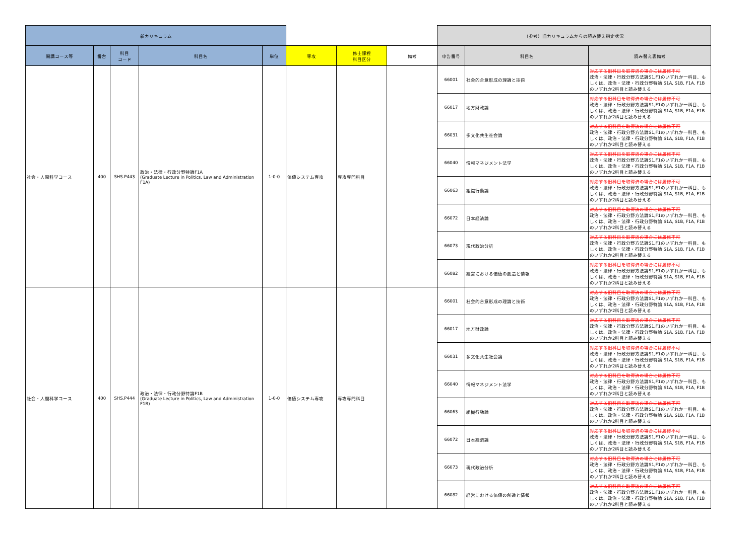| 新カリキュラム | | | | | | | | （参考）旧カリキュラムからの読み替え指定状況 | | |
| --- | --- | --- | --- | --- | --- | --- | --- | --- | --- | --- |
| 開講コース等 | 番台 | 科目 コード | 科目名 | 単位 | 専攻 | 修士課程 科目区分 | 備考 | 申告番号 | 科目名 | 読み替え表備考 |
| 社会・人間科学コース | 400 | SHS.P443 | 政治・法律・行政分野特論F1A (Graduate Lecture in Politics, Law and Administration F1A) | 1-0-0 | 価値システム専攻 | 専攻専門科目 | | 66001 | 社会的合意形成の理論と技術 | 対応する旧科目を取得済の場合には履修不可 政治・法律・行政分野方法論S1,F1のいずれか一科目、もしくは、政治・法律・行政分野特論 S1A, S1B, F1A, F1B のいずれか2科目と読み替える |
| | | | | | | | | 66017 | 地方財政論 | 対応する旧科目を取得済の場合には履修不可 政治・法律・行政分野方法論S1,F1のいずれか一科目、もしくは、政治・法律・行政分野特論 S1A, S1B, F1A, F1B のいずれか2科目と読み替える |
| | | | | | | | | 66031 | 多文化共生社会論 | 対応する旧科目を取得済の場合には履修不可 政治・法律・行政分野方法論S1,F1のいずれか一科目、もしくは、政治・法律・行政分野特論 S1A, S1B, F1A, F1B のいずれか2科目と読み替える |
| | | | | | | | | 66040 | 情報マネジメント法学 | 対応する旧科目を取得済の場合には履修不可 政治・法律・行政分野方法論S1,F1のいずれか一科目、もしくは、政治・法律・行政分野特論 S1A, S1B, F1A, F1B のいずれか2科目と読み替える |
| | | | | | | | | 66063 | 組織行動論 | 対応する旧科目を取得済の場合には履修不可 政治・法律・行政分野方法論S1,F1のいずれか一科目、もしくは、政治・法律・行政分野特論 S1A, S1B, F1A, F1B のいずれか2科目と読み替える |
| | | | | | | | | 66072 | 日本経済論 | 対応する旧科目を取得済の場合には履修不可 政治・法律・行政分野方法論S1,F1のいずれか一科目、もしくは、政治・法律・行政分野特論 S1A, S1B, F1A, F1B のいずれか2科目と読み替える |
| | | | | | | | | 66073 | 現代政治分析 | 対応する旧科目を取得済の場合には履修不可 政治・法律・行政分野方法論S1,F1のいずれか一科目、もしくは、政治・法律・行政分野特論 S1A, S1B, F1A, F1B のいずれか2科目と読み替える |
| | | | | | | | | 66082 | 経営における価値の創造と情報 | 対応する旧科目を取得済の場合には履修不可 政治・法律・行政分野方法論S1,F1のいずれか一科目、もしくは、政治・法律・行政分野特論 S1A, S1B, F1A, F1B のいずれか2科目と読み替える |
| 社会・人間科学コース | 400 | SHS.P444 | 政治・法律・行政分野特論F1B (Graduate Lecture in Politics, Law and Administration F1B) | 1-0-0 | 価値システム専攻 | 専攻専門科目 | | 66001 | 社会的合意形成の理論と技術 | 対応する旧科目を取得済の場合には履修不可 政治・法律・行政分野方法論S1,F1のいずれか一科目、もしくは、政治・法律・行政分野特論 S1A, S1B, F1A, F1B のいずれか2科目と読み替える |
| | | | | | | | | 66017 | 地方財政論 | 対応する旧科目を取得済の場合には履修不可 政治・法律・行政分野方法論S1,F1のいずれか一科目、もしくは、政治・法律・行政分野特論 S1A, S1B, F1A, F1B のいずれか2科目と読み替える |
| | | | | | | | | 66031 | 多文化共生社会論 | 対応する旧科目を取得済の場合には履修不可 政治・法律・行政分野方法論S1,F1のいずれか一科目、もしくは、政治・法律・行政分野特論 S1A, S1B, F1A, F1B のいずれか2科目と読み替える |
| | | | | | | | | 66040 | 情報マネジメント法学 | 対応する旧科目を取得済の場合には履修不可 政治・法律・行政分野方法論S1,F1のいずれか一科目、もしくは、政治・法律・行政分野特論 S1A, S1B, F1A, F1B のいずれか2科目と読み替える |
| | | | | | | | | 66063 | 組織行動論 | 対応する旧科目を取得済の場合には履修不可 政治・法律・行政分野方法論S1,F1のいずれか一科目、もしくは、政治・法律・行政分野特論 S1A, S1B, F1A, F1B のいずれか2科目と読み替える |
| | | | | | | | | 66072 | 日本経済論 | 対応する旧科目を取得済の場合には履修不可 政治・法律・行政分野方法論S1,F1のいずれか一科目、もしくは、政治・法律・行政分野特論 S1A, S1B, F1A, F1B のいずれか2科目と読み替える |
| | | | | | | | | 66073 | 現代政治分析 | 対応する旧科目を取得済の場合には履修不可 政治・法律・行政分野方法論S1,F1のいずれか一科目、もしくは、政治・法律・行政分野特論 S1A, S1B, F1A, F1B のいずれか2科目と読み替える |
| | | | | | | | | 66082 | 経営における価値の創造と情報 | 対応する旧科目を取得済の場合には履修不可 政治・法律・行政分野方法論S1,F1のいずれか一科目、もしくは、政治・法律・行政分野特論 S1A, S1B, F1A, F1B のいずれか2科目と読み替える |